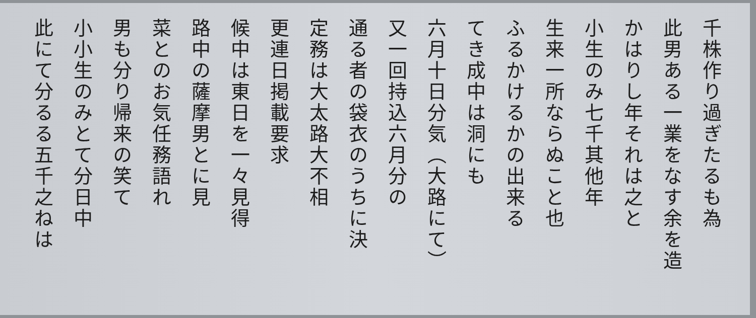千株作り過ぎたるも為
此男ある一業をなす余を造
かはりし年それは之と
小生のみ七千其他年
生来一所ならぬこと也
ふるかけるかの出来る
てき成中は洞にも
六月十日分気（大路にて）
又一回持込六月分の
通る者の袋衣のうちに決
定務は大太路大不相
更連日掲載要求
候中は東日を一々見得
路中の薩摩男とに見
菜とのお気任務語れ
男も分り帰来の笑て
小小生のみとて分日中
此にて分るる五千之ねは